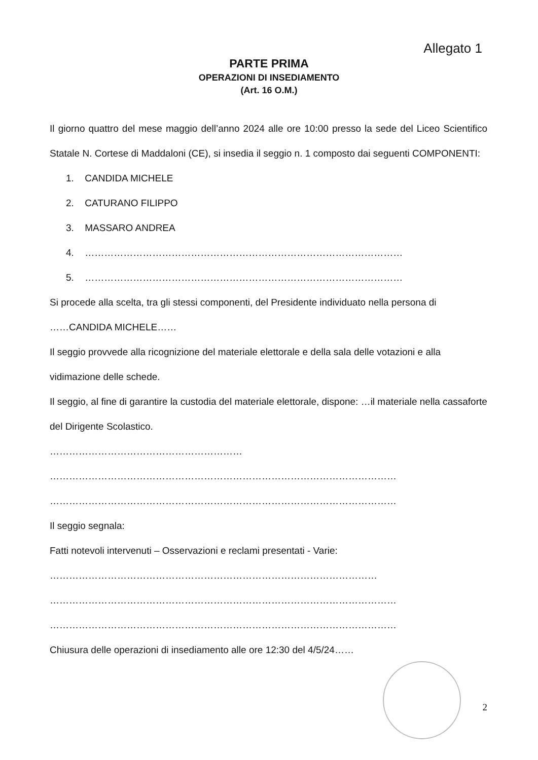Allegato 1
PARTE PRIMA
OPERAZIONI DI INSEDIAMENTO
(Art. 16 O.M.)
Il giorno quattro del mese maggio dell’anno 2024 alle ore 10:00 presso la sede del Liceo Scientifico Statale N. Cortese di Maddaloni (CE), si insedia il seggio n. 1 composto dai seguenti COMPONENTI:
1. CANDIDA MICHELE
2. CATURANO FILIPPO
3. MASSARO ANDREA
4. ………………………………………………………………………………………
5. ………………………………………………………………………………………
Si procede alla scelta, tra gli stessi componenti, del Presidente individuato nella persona di
……CANDIDA MICHELE……
Il seggio provvede alla ricognizione del materiale elettorale e della sala delle votazioni e alla vidimazione delle schede.
Il seggio, al fine di garantire la custodia del materiale elettorale, dispone: …il materiale nella cassaforte del Dirigente Scolastico.
……………………………………………………
………………………………………………………………………………………………
………………………………………………………………………………………………
Il seggio segnala:
Fatti notevoli intervenuti – Osservazioni e reclami presentati - Varie:
…………………………………………………………………………………………
………………………………………………………………………………………………
………………………………………………………………………………………………
Chiusura delle operazioni di insediamento alle ore 12:30 del 4/5/24……
2